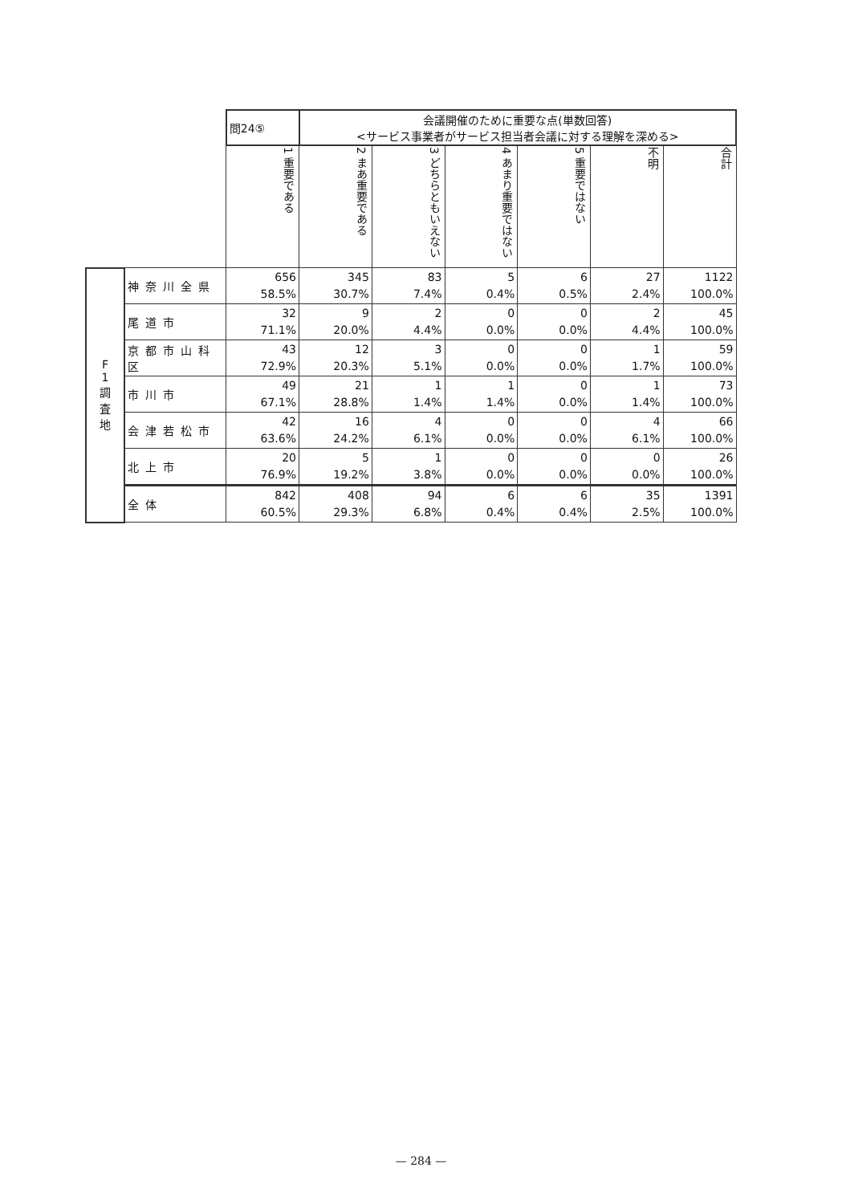| | | 問24⑤ | 会議開催のために重要な点(単数回答) <サービス事業者がサービス担当者会議に対する理解を深める> | | | | | |
| | | 1 重要である | 2 まあ重要である | 3 どちらともいえない | 4 あまり重要ではない | 5 重要ではない | 不明 | 合計 |
| F 1 調 査 地 | 神奈川全県 | 656 58.5% | 345 30.7% | 83 7.4% | 5 0.4% | 6 0.5% | 27 2.4% | 1122 100.0% |
| | 尾道市 | 32 71.1% | 9 20.0% | 2 4.4% | 0 0.0% | 0 0.0% | 2 4.4% | 45 100.0% |
| | 京都市山科区 | 43 72.9% | 12 20.3% | 3 5.1% | 0 0.0% | 0 0.0% | 1 1.7% | 59 100.0% |
| | 市川市 | 49 67.1% | 21 28.8% | 1 1.4% | 1 1.4% | 0 0.0% | 1 1.4% | 73 100.0% |
| | 会津若松市 | 42 63.6% | 16 24.2% | 4 6.1% | 0 0.0% | 0 0.0% | 4 6.1% | 66 100.0% |
| | 北上市 | 20 76.9% | 5 19.2% | 1 3.8% | 0 0.0% | 0 0.0% | 0 0.0% | 26 100.0% |
| | 全体 | 842 60.5% | 408 29.3% | 94 6.8% | 6 0.4% | 6 0.4% | 35 2.5% | 1391 100.0% |
— 284 —